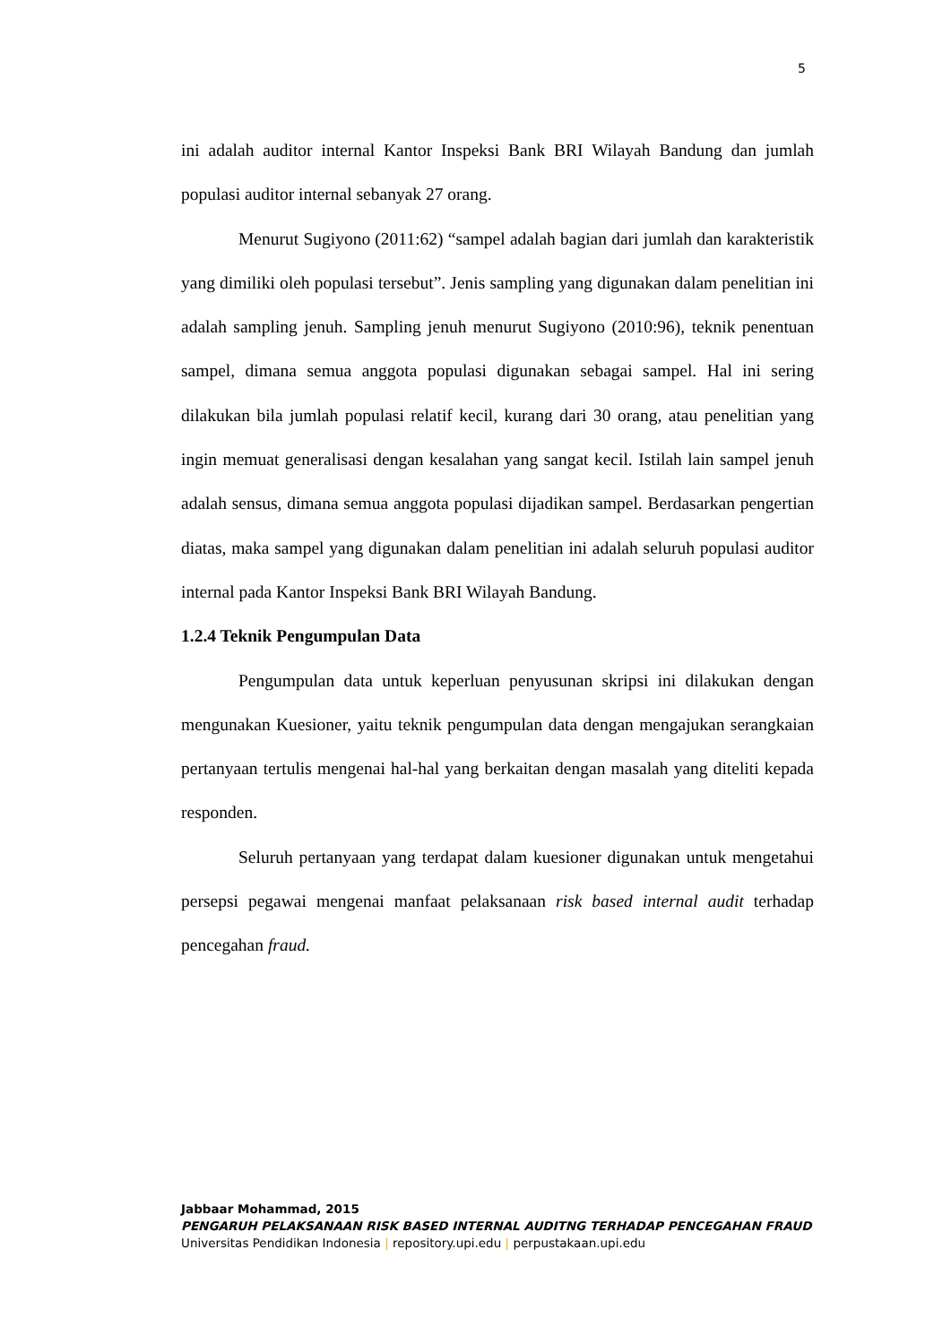5
ini adalah auditor internal Kantor Inspeksi Bank BRI Wilayah Bandung dan jumlah populasi auditor internal sebanyak 27 orang.
Menurut Sugiyono (2011:62) “sampel adalah bagian dari jumlah dan karakteristik yang dimiliki oleh populasi tersebut”. Jenis sampling yang digunakan dalam penelitian ini adalah sampling jenuh. Sampling jenuh menurut Sugiyono (2010:96), teknik penentuan sampel, dimana semua anggota populasi digunakan sebagai sampel. Hal ini sering dilakukan bila jumlah populasi relatif kecil, kurang dari 30 orang, atau penelitian yang ingin memuat generalisasi dengan kesalahan yang sangat kecil. Istilah lain sampel jenuh adalah sensus, dimana semua anggota populasi dijadikan sampel. Berdasarkan pengertian diatas, maka sampel yang digunakan dalam penelitian ini adalah seluruh populasi auditor internal pada Kantor Inspeksi Bank BRI Wilayah Bandung.
1.2.4 Teknik Pengumpulan Data
Pengumpulan data untuk keperluan penyusunan skripsi ini dilakukan dengan mengunakan Kuesioner, yaitu teknik pengumpulan data dengan mengajukan serangkaian pertanyaan tertulis mengenai hal-hal yang berkaitan dengan masalah yang diteliti kepada responden.
Seluruh pertanyaan yang terdapat dalam kuesioner digunakan untuk mengetahui persepsi pegawai mengenai manfaat pelaksanaan risk based internal audit terhadap pencegahan fraud.
Jabbaar Mohammad, 2015
PENGARUH PELAKSANAAN RISK BASED INTERNAL AUDITNG TERHADAP PENCEGAHAN FRAUD
Universitas Pendidikan Indonesia | repository.upi.edu | perpustakaan.upi.edu